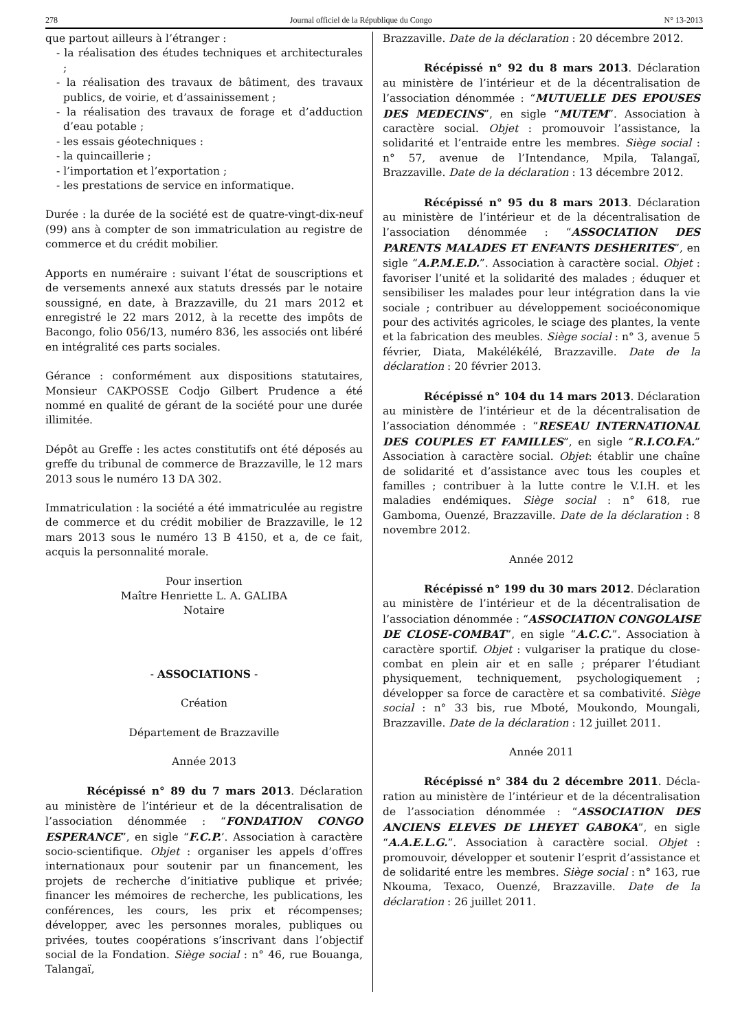278 Journal officiel de la République du Congo N° 13-2013
que partout ailleurs à l’étranger :
- la réalisation des études techniques et architecturales ;
- la réalisation des travaux de bâtiment, des travaux publics, de voirie, et d’assainissement ;
- la réalisation des travaux de forage et d’adduction d’eau potable ;
- les essais géotechniques :
- la quincaillerie ;
- l’importation et l’exportation ;
- les prestations de service en informatique.
Durée : la durée de la société est de quatre-vingt-dix-neuf (99) ans à compter de son immatriculation au registre de commerce et du crédit mobilier.
Apports en numéraire : suivant l’état de souscriptions et de versements annexé aux statuts dressés par le notaire soussigné, en date, à Brazzaville, du 21 mars 2012 et enregistré le 22 mars 2012, à la recette des impôts de Bacongo, folio 056/13, numéro 836, les associés ont libéré en intégralité ces parts sociales.
Gérance : conformément aux dispositions statutaires, Monsieur CAKPOSSE Codjo Gilbert Prudence a été nommé en qualité de gérant de la société pour une durée illimitée.
Dépôt au Greffe : les actes constitutifs ont été déposés au greffe du tribunal de commerce de Brazzaville, le 12 mars 2013 sous le numéro 13 DA 302.
Immatriculation : la société a été immatriculée au registre de commerce et du crédit mobilier de Brazzaville, le 12 mars 2013 sous le numéro 13 B 4150, et a, de ce fait, acquis la personnalité morale.
Pour insertion
Maître Henriette L. A. GALIBA
Notaire
- ASSOCIATIONS -
Création
Département de Brazzaville
Année 2013
Récépissé n° 89 du 7 mars 2013. Déclaration au ministère de l’intérieur et de la décentralisation de l’association dénommée : “FONDATION CONGO ESPERANCE”, en sigle “F.C.P.’. Association à caractère socio-scientifique. Objet : organiser les appels d’offres internationaux pour soutenir par un financement, les projets de recherche d’initiative publique et privée; financer les mémoires de recherche, les publications, les conférences, les cours, les prix et récompenses; développer, avec les personnes morales, publiques ou privées, toutes coopérations s’inscrivant dans l’objectif social de la Fondation. Siège social : n° 46, rue Bouanga, Talangaï,
Brazzaville. Date de la déclaration : 20 décembre 2012.
Récépissé n° 92 du 8 mars 2013. Déclaration au ministère de l’intérieur et de la décentralisation de l’association dénommée : “MUTUELLE DES EPOUSES DES MEDECINS”, en sigle “MUTEM”. Association à caractère social. Objet : promouvoir l’assistance, la solidarité et l’entraide entre les membres. Siège social : n° 57, avenue de l’Intendance, Mpila, Talangaï, Brazzaville. Date de la déclaration : 13 décembre 2012.
Récépissé n° 95 du 8 mars 2013. Déclaration au ministère de l’intérieur et de la décentralisation de l’association dénommée : “ASSOCIATION DES PARENTS MALADES ET ENFANTS DESHERITES”, en sigle “A.P.M.E.D.”. Association à caractère social. Objet : favoriser l’unité et la solidarité des malades ; éduquer et sensibiliser les malades pour leur intégration dans la vie sociale ; contribuer au développement socioéconomique pour des activités agricoles, le sciage des plantes, la vente et la fabrication des meubles. Siège social : n° 3, avenue 5 février, Diata, Makélékélé, Brazzaville. Date de la déclaration : 20 février 2013.
Récépissé n° 104 du 14 mars 2013. Déclaration au ministère de l’intérieur et de la décentralisation de l’association dénommée : “RESEAU INTERNATIONAL DES COUPLES ET FAMILLES”, en sigle “R.I.CO.FA.” Association à caractère social. Objet: établir une chaîne de solidarité et d’assistance avec tous les couples et familles ; contribuer à la lutte contre le V.I.H. et les maladies endémiques. Siège social : n° 618, rue Gamboma, Ouenzé, Brazzaville. Date de la déclaration : 8 novembre 2012.
Année 2012
Récépissé n° 199 du 30 mars 2012. Déclaration au ministère de l’intérieur et de la décentralisation de l’association dénommée : “ASSOCIATION CONGOLAISE DE CLOSE-COMBAT”, en sigle “A.C.C.”. Association à caractère sportif. Objet : vulgariser la pratique du close-combat en plein air et en salle ; préparer l’étudiant physiquement, techniquement, psychologiquement ; développer sa force de caractère et sa combativité. Siège social : n° 33 bis, rue Mboté, Moukondo, Moungali, Brazzaville. Date de la déclaration : 12 juillet 2011.
Année 2011
Récépissé n° 384 du 2 décembre 2011. Décla-ration au ministère de l’intérieur et de la décentralisation de l’association dénommée : “ASSOCIATION DES ANCIENS ELEVES DE LHEYET GABOKA”, en sigle “A.A.E.L.G.”. Association à caractère social. Objet : promouvoir, développer et soutenir l’esprit d’assistance et de solidarité entre les membres. Siège social : n° 163, rue Nkouma, Texaco, Ouenzé, Brazzaville. Date de la déclaration : 26 juillet 2011.